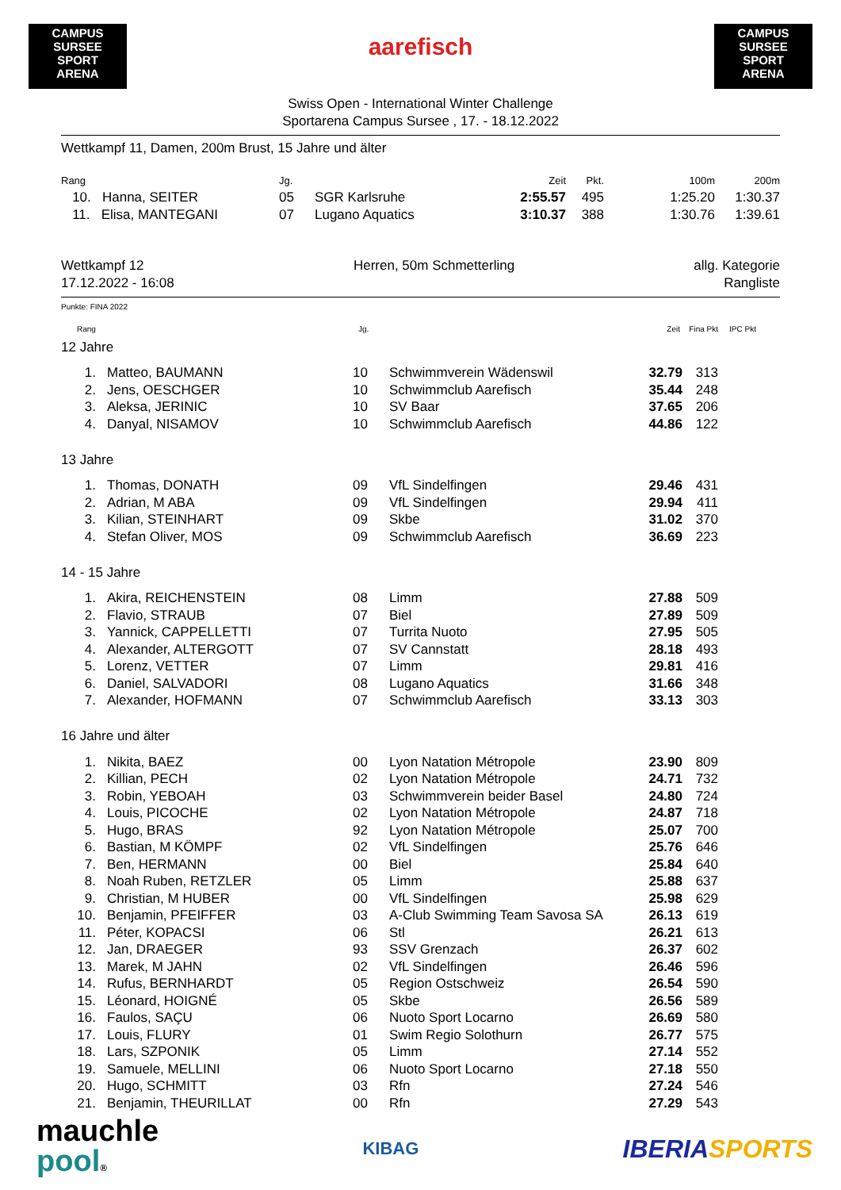CAMPUS SURSEE
SPORT
ARENA
aarefisch
CAMPUS SURSEE
SPORT
ARENA
Swiss Open - International Winter Challenge
Sportarena Campus Sursee , 17. - 18.12.2022
Wettkampf 11, Damen, 200m Brust, 15 Jahre und älter
| Rang | Jg. | | Zeit | Pkt. | 100m | 200m |
| --- | --- | --- | --- | --- | --- | --- |
| 10. Hanna, SEITER | 05 | SGR Karlsruhe | 2:55.57 | 495 | 1:25.20 | 1:30.37 |
| 11. Elisa, MANTEGANI | 07 | Lugano Aquatics | 3:10.37 | 388 | 1:30.76 | 1:39.61 |
Wettkampf 12
17.12.2022 - 16:08
Herren, 50m Schmetterling allg. Kategorie
Rangliste
Punkte: FINA 2022
| | Rang | Jg. | | Zeit | Fina Pkt | IPC Pkt | |
| --- | --- | --- | --- | --- | --- | --- | --- |
12 Jahre
| 1. | Matteo, BAUMANN | 10 | Schwimmverein Wädenswil | 32.79 | 313 | |
| 2. | Jens, OESCHGER | 10 | Schwimmclub Aarefisch | 35.44 | 248 | |
| 3. | Aleksa, JERINIC | 10 | SV Baar | 37.65 | 206 | |
| 4. | Danyal, NISAMOV | 10 | Schwimmclub Aarefisch | 44.86 | 122 | |
13 Jahre
| 1. | Thomas, DONATH | 09 | VfL Sindelfingen | 29.46 | 431 | |
| 2. | Adrian, M ABA | 09 | VfL Sindelfingen | 29.94 | 411 | |
| 3. | Kilian, STEINHART | 09 | Skbe | 31.02 | 370 | |
| 4. | Stefan Oliver, MOS | 09 | Schwimmclub Aarefisch | 36.69 | 223 | |
14 - 15 Jahre
| 1. | Akira, REICHENSTEIN | 08 | Limm | 27.88 | 509 | |
| 2. | Flavio, STRAUB | 07 | Biel | 27.89 | 509 | |
| 3. | Yannick, CAPPELLETTI | 07 | Turrita Nuoto | 27.95 | 505 | |
| 4. | Alexander, ALTERGOTT | 07 | SV Cannstatt | 28.18 | 493 | |
| 5. | Lorenz, VETTER | 07 | Limm | 29.81 | 416 | |
| 6. | Daniel, SALVADORI | 08 | Lugano Aquatics | 31.66 | 348 | |
| 7. | Alexander, HOFMANN | 07 | Schwimmclub Aarefisch | 33.13 | 303 | |
16 Jahre und älter
| 1. | Nikita, BAEZ | 00 | Lyon Natation Métropole | 23.90 | 809 | |
| 2. | Killian, PECH | 02 | Lyon Natation Métropole | 24.71 | 732 | |
| 3. | Robin, YEBOAH | 03 | Schwimmverein beider Basel | 24.80 | 724 | |
| 4. | Louis, PICOCHE | 02 | Lyon Natation Métropole | 24.87 | 718 | |
| 5. | Hugo, BRAS | 92 | Lyon Natation Métropole | 25.07 | 700 | |
| 6. | Bastian, M KÖMPF | 02 | VfL Sindelfingen | 25.76 | 646 | |
| 7. | Ben, HERMANN | 00 | Biel | 25.84 | 640 | |
| 8. | Noah Ruben, RETZLER | 05 | Limm | 25.88 | 637 | |
| 9. | Christian, M HUBER | 00 | VfL Sindelfingen | 25.98 | 629 | |
| 10. | Benjamin, PFEIFFER | 03 | A-Club Swimming Team Savosa SA | 26.13 | 619 | |
| 11. | Péter, KOPACSI | 06 | Stl | 26.21 | 613 | |
| 12. | Jan, DRAEGER | 93 | SSV Grenzach | 26.37 | 602 | |
| 13. | Marek, M JAHN | 02 | VfL Sindelfingen | 26.46 | 596 | |
| 14. | Rufus, BERNHARDT | 05 | Region Ostschweiz | 26.54 | 590 | |
| 15. | Léonard, HOIGNÉ | 05 | Skbe | 26.56 | 589 | |
| 16. | Faulos, SAÇU | 06 | Nuoto Sport Locarno | 26.69 | 580 | |
| 17. | Louis, FLURY | 01 | Swim Regio Solothurn | 26.77 | 575 | |
| 18. | Lars, SZPONIK | 05 | Limm | 27.14 | 552 | |
| 19. | Samuele, MELLINI | 06 | Nuoto Sport Locarno | 27.18 | 550 | |
| 20. | Hugo, SCHMITT | 03 | Rfn | 27.24 | 546 | |
| 21. | Benjamin, THEURILLAT | 00 | Rfn | 27.29 | 543 | |
mauchle
pool®
KIBAG
IBERIA SPORTS